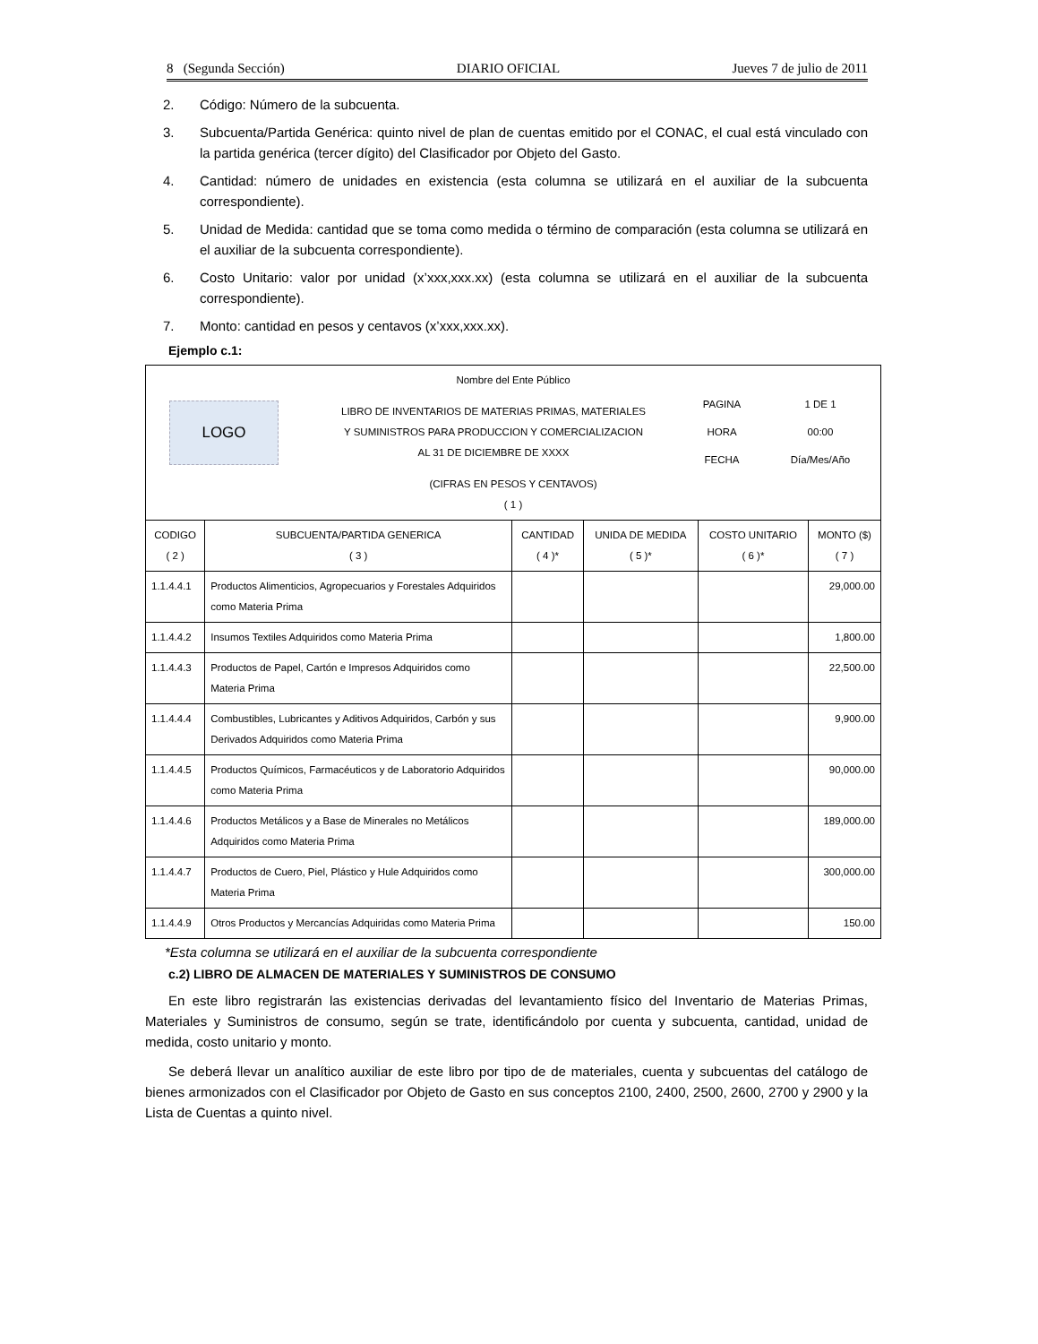8 (Segunda Sección) DIARIO OFICIAL Jueves 7 de julio de 2011
2. Código: Número de la subcuenta.
3. Subcuenta/Partida Genérica: quinto nivel de plan de cuentas emitido por el CONAC, el cual está vinculado con la partida genérica (tercer dígito) del Clasificador por Objeto del Gasto.
4. Cantidad: número de unidades en existencia (esta columna se utilizará en el auxiliar de la subcuenta correspondiente).
5. Unidad de Medida: cantidad que se toma como medida o término de comparación (esta columna se utilizará en el auxiliar de la subcuenta correspondiente).
6. Costo Unitario: valor por unidad (x’xxx,xxx.xx) (esta columna se utilizará en el auxiliar de la subcuenta correspondiente).
7. Monto: cantidad en pesos y centavos (x’xxx,xxx.xx).
Ejemplo c.1:
| Nombre del Ente Público LOGO LIBRO DE INVENTARIOS DE MATERIAS PRIMAS, MATERIALES Y SUMINISTROS PARA PRODUCCION Y COMERCIALIZACION AL 31 DE DICIEMBRE DE XXXX PAGINA HORA FECHA 1 DE 1 00:00 Día/Mes/Año (CIFRAS EN PESOS Y CENTAVOS) ( 1 ) | | | | | |
| CODIGO ( 2 ) | SUBCUENTA/PARTIDA GENERICA ( 3 ) | CANTIDAD ( 4 )* | UNIDA DE MEDIDA ( 5 )* | COSTO UNITARIO ( 6 )* | MONTO ($) ( 7 ) |
| 1.1.4.4.1 | Productos Alimenticios, Agropecuarios y Forestales Adquiridos como Materia Prima | | | | 29,000.00 |
| 1.1.4.4.2 | Insumos Textiles Adquiridos como Materia Prima | | | | 1,800.00 |
| 1.1.4.4.3 | Productos de Papel, Cartón e Impresos Adquiridos como Materia Prima | | | | 22,500.00 |
| 1.1.4.4.4 | Combustibles, Lubricantes y Aditivos Adquiridos, Carbón y sus Derivados Adquiridos como Materia Prima | | | | 9,900.00 |
| 1.1.4.4.5 | Productos Químicos, Farmacéuticos y de Laboratorio Adquiridos como Materia Prima | | | | 90,000.00 |
| 1.1.4.4.6 | Productos Metálicos y a Base de Minerales no Metálicos Adquiridos como Materia Prima | | | | 189,000.00 |
| 1.1.4.4.7 | Productos de Cuero, Piel, Plástico y Hule Adquiridos como Materia Prima | | | | 300,000.00 |
| 1.1.4.4.9 | Otros Productos y Mercancías Adquiridas como Materia Prima | | | | 150.00 |
*Esta columna se utilizará en el auxiliar de la subcuenta correspondiente
c.2) LIBRO DE ALMACEN DE MATERIALES Y SUMINISTROS DE CONSUMO
En este libro registrarán las existencias derivadas del levantamiento físico del Inventario de Materias Primas, Materiales y Suministros de consumo, según se trate, identificándolo por cuenta y subcuenta, cantidad, unidad de medida, costo unitario y monto.
Se deberá llevar un analítico auxiliar de este libro por tipo de de materiales, cuenta y subcuentas del catálogo de bienes armonizados con el Clasificador por Objeto de Gasto en sus conceptos 2100, 2400, 2500, 2600, 2700 y 2900 y la Lista de Cuentas a quinto nivel.